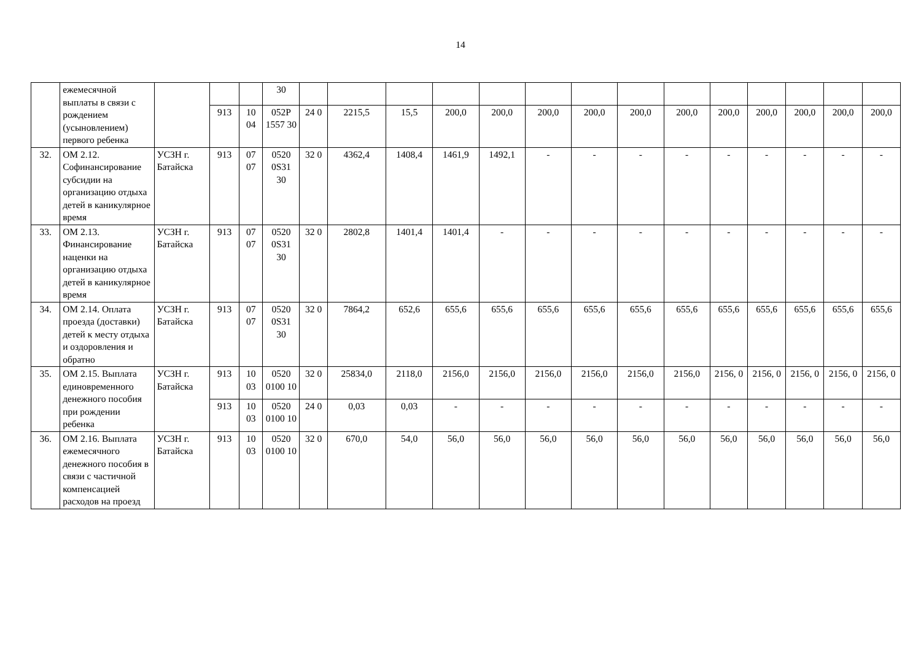14
| | ежемесячной выплаты в связи с рождением (усыновлением) первого ребенка | | | | 30 | | | | | | | | | | | | | | |
| | | | 913 | 10 04 | 052P 1557 30 | 24 0 | 2215,5 | 15,5 | 200,0 | 200,0 | 200,0 | 200,0 | 200,0 | 200,0 | 200,0 | 200,0 | 200,0 | 200,0 | 200,0 |
| 32. | ОМ 2.12. Софинансирование субсидии на организацию отдыха детей в каникулярное время | УСЗН г. Батайска | 913 | 07 07 | 0520 0S31 30 | 32 0 | 4362,4 | 1408,4 | 1461,9 | 1492,1 | - | - | - | - | - | - | - | - | - |
| 33. | ОМ 2.13. Финансирование наценки на организацию отдыха детей в каникулярное время | УСЗН г. Батайска | 913 | 07 07 | 0520 0S31 30 | 32 0 | 2802,8 | 1401,4 | 1401,4 | - | - | - | - | - | - | - | - | - | - |
| 34. | ОМ 2.14. Оплата проезда (доставки) детей к месту отдыха и оздоровления и обратно | УСЗН г. Батайска | 913 | 07 07 | 0520 0S31 30 | 32 0 | 7864,2 | 652,6 | 655,6 | 655,6 | 655,6 | 655,6 | 655,6 | 655,6 | 655,6 | 655,6 | 655,6 | 655,6 | 655,6 |
| 35. | ОМ 2.15. Выплата единовременного денежного пособия при рождении ребенка | УСЗН г. Батайска | 913 | 10 03 | 0520 0100 10 | 32 0 | 25834,0 | 2118,0 | 2156,0 | 2156,0 | 2156,0 | 2156,0 | 2156,0 | 2156,0 | 2156, 0 | 2156, 0 | 2156, 0 | 2156, 0 | 2156, 0 |
| | | | 913 | 10 03 | 0520 0100 10 | 24 0 | 0,03 | 0,03 | - | - | - | - | - | - | - | - | - | - | - |
| 36. | ОМ 2.16. Выплата ежемесячного денежного пособия в связи с частичной компенсацией расходов на проезд | УСЗН г. Батайска | 913 | 10 03 | 0520 0100 10 | 32 0 | 670,0 | 54,0 | 56,0 | 56,0 | 56,0 | 56,0 | 56,0 | 56,0 | 56,0 | 56,0 | 56,0 | 56,0 | 56,0 |